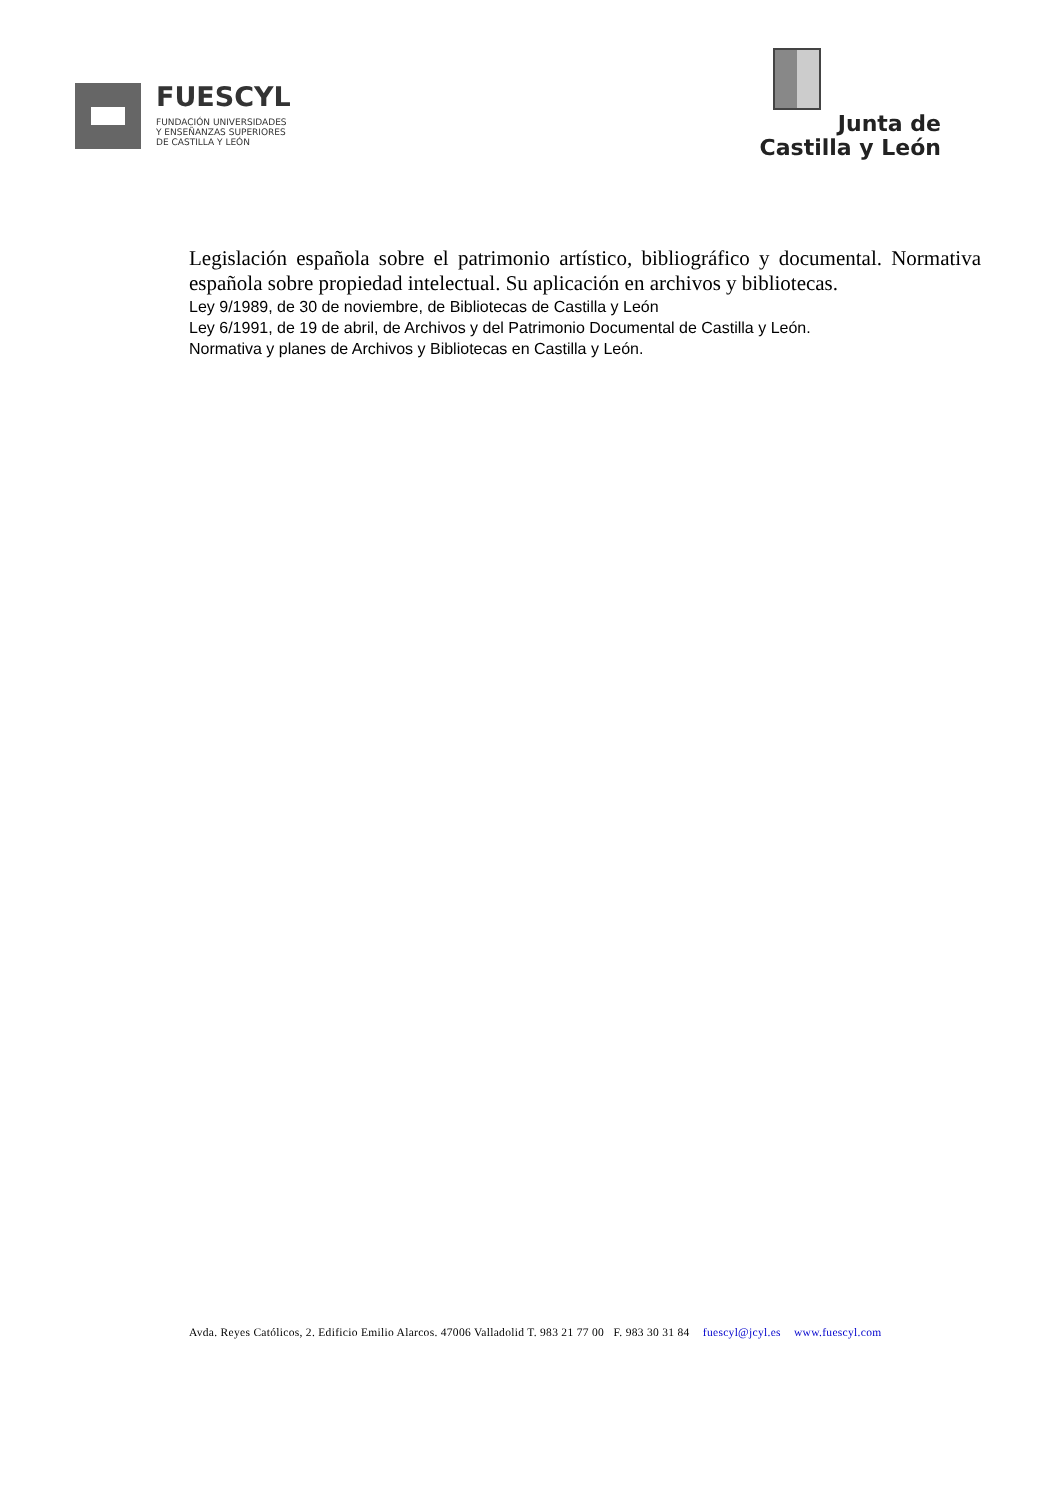FUESCYL
FUNDACIÓN UNIVERSIDADES
Y ENSEÑANZAS SUPERIORES
DE CASTILLA Y LEÓN
Junta de
Castilla y León
Legislación española sobre el patrimonio artístico, bibliográfico y documental. Normativa española sobre propiedad intelectual. Su aplicación en archivos y bibliotecas.
Ley 9/1989, de 30 de noviembre, de Bibliotecas de Castilla y León
Ley 6/1991, de 19 de abril, de Archivos y del Patrimonio Documental de Castilla y León.
Normativa y planes de Archivos y Bibliotecas en Castilla y León.
Avda. Reyes Católicos, 2. Edificio Emilio Alarcos. 47006 Valladolid T. 983 21 77 00 F. 983 30 31 84 fuescyl@jcyl.es www.fuescyl.com